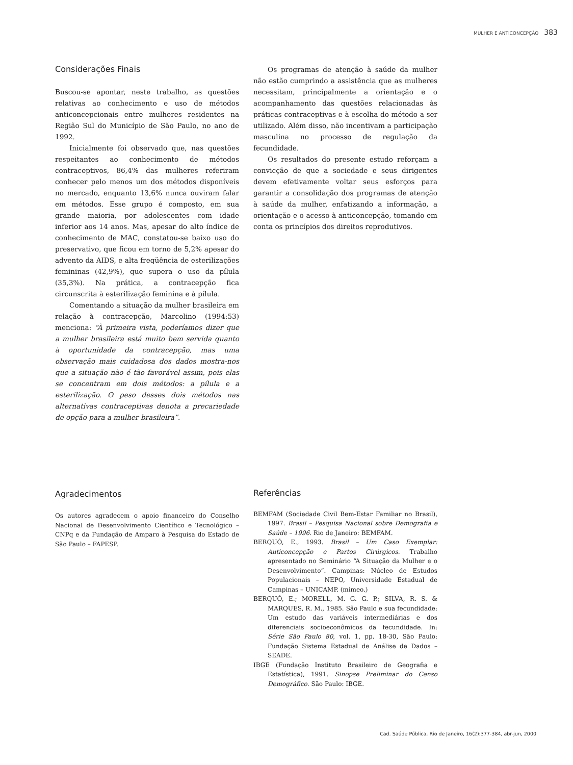MULHER E ANTICONCEPÇÃO 383
Considerações Finais
Buscou-se apontar, neste trabalho, as questões relativas ao conhecimento e uso de métodos anticoncepcionais entre mulheres residentes na Região Sul do Município de São Paulo, no ano de 1992.
Inicialmente foi observado que, nas questões respeitantes ao conhecimento de métodos contraceptivos, 86,4% das mulheres referiram conhecer pelo menos um dos métodos disponíveis no mercado, enquanto 13,6% nunca ouviram falar em métodos. Esse grupo é composto, em sua grande maioria, por adolescentes com idade inferior aos 14 anos. Mas, apesar do alto índice de conhecimento de MAC, constatou-se baixo uso do preservativo, que ficou em torno de 5,2% apesar do advento da AIDS, e alta freqüência de esterilizações femininas (42,9%), que supera o uso da pílula (35,3%). Na prática, a contracepção fica circunscrita à esterilização feminina e à pílula.
Comentando a situação da mulher brasileira em relação à contracepção, Marcolino (1994:53) menciona: “À primeira vista, poderíamos dizer que a mulher brasileira está muito bem servida quanto à oportunidade da contracepção, mas uma observação mais cuidadosa dos dados mostra-nos que a situação não é tão favorável assim, pois elas se concentram em dois métodos: a pílula e a esterilização. O peso desses dois métodos nas alternativas contraceptivas denota a precariedade de opção para a mulher brasileira”.
Os programas de atenção à saúde da mulher não estão cumprindo a assistência que as mulheres necessitam, principalmente a orientação e o acompanhamento das questões relacionadas às práticas contraceptivas e à escolha do método a ser utilizado. Além disso, não incentivam a participação masculina no processo de regulação da fecundidade.
Os resultados do presente estudo reforçam a convicção de que a sociedade e seus dirigentes devem efetivamente voltar seus esforços para garantir a consolidação dos programas de atenção à saúde da mulher, enfatizando a informação, a orientação e o acesso à anticoncepção, tomando em conta os princípios dos direitos reprodutivos.
Agradecimentos
Os autores agradecem o apoio financeiro do Conselho Nacional de Desenvolvimento Científico e Tecnológico – CNPq e da Fundação de Amparo à Pesquisa do Estado de São Paulo – FAPESP.
Referências
BEMFAM (Sociedade Civil Bem-Estar Familiar no Brasil), 1997. Brasil – Pesquisa Nacional sobre Demografia e Saúde – 1996. Rio de Janeiro: BEMFAM.
BERQUÓ, E., 1993. Brasil – Um Caso Exemplar: Anticoncepção e Partos Cirúrgicos. Trabalho apresentado no Seminário “A Situação da Mulher e o Desenvolvimento”. Campinas: Núcleo de Estudos Populacionais – NEPO, Universidade Estadual de Campinas – UNICAMP. (mimeo.)
BERQUÓ, E.; MORELL, M. G. G. P.; SILVA, R. S. & MARQUES, R. M., 1985. São Paulo e sua fecundidade: Um estudo das variáveis intermediárias e dos diferenciais socioeconômicos da fecundidade. In: Série São Paulo 80, vol. 1, pp. 18-30, São Paulo: Fundação Sistema Estadual de Análise de Dados – SEADE.
IBGE (Fundação Instituto Brasileiro de Geografia e Estatística), 1991. Sinopse Preliminar do Censo Demográfico. São Paulo: IBGE.
Cad. Saúde Pública, Rio de Janeiro, 16(2):377-384, abr-jun, 2000